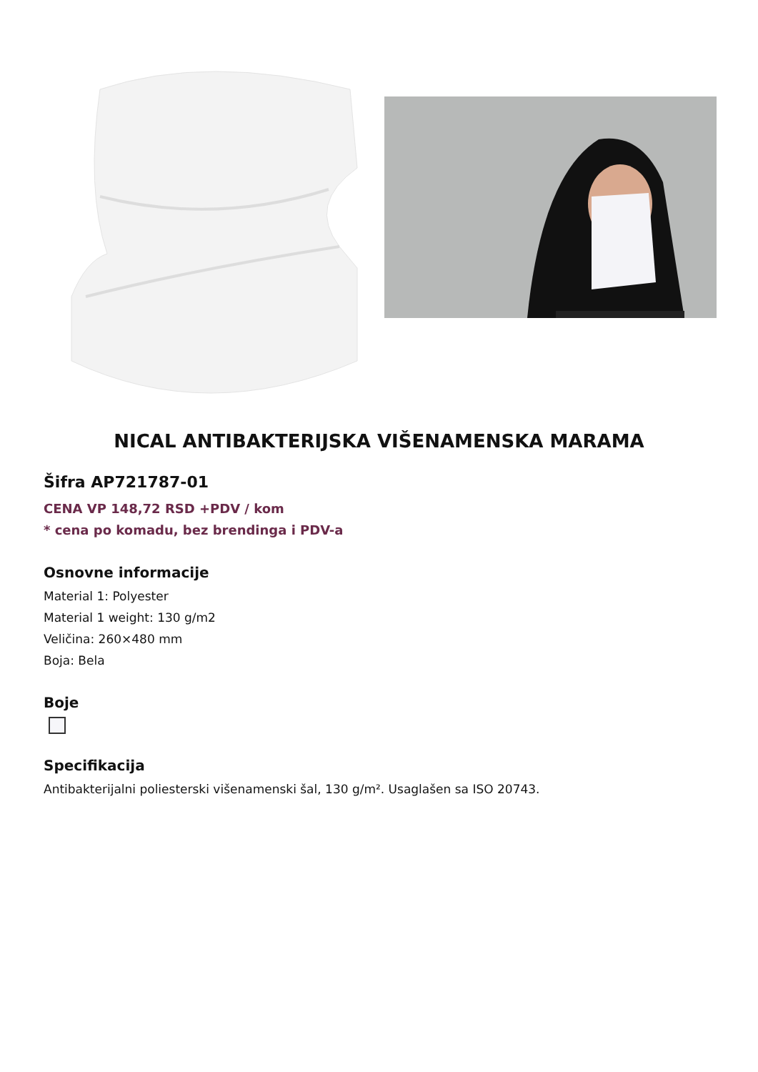NICAL ANTIBAKTERIJSKA VIŠENAMENSKA MARAMA
Šifra AP721787-01
CENA VP 148,72 RSD +PDV / kom
* cena po komadu, bez brendinga i PDV-a
Osnovne informacije
Material 1: Polyester
Material 1 weight: 130 g/m2
Veličina: 260×480 mm
Boja: Bela
Boje
Specifikacija
Antibakterijalni poliesterski višenamenski šal, 130 g/m². Usaglašen sa ISO 20743.